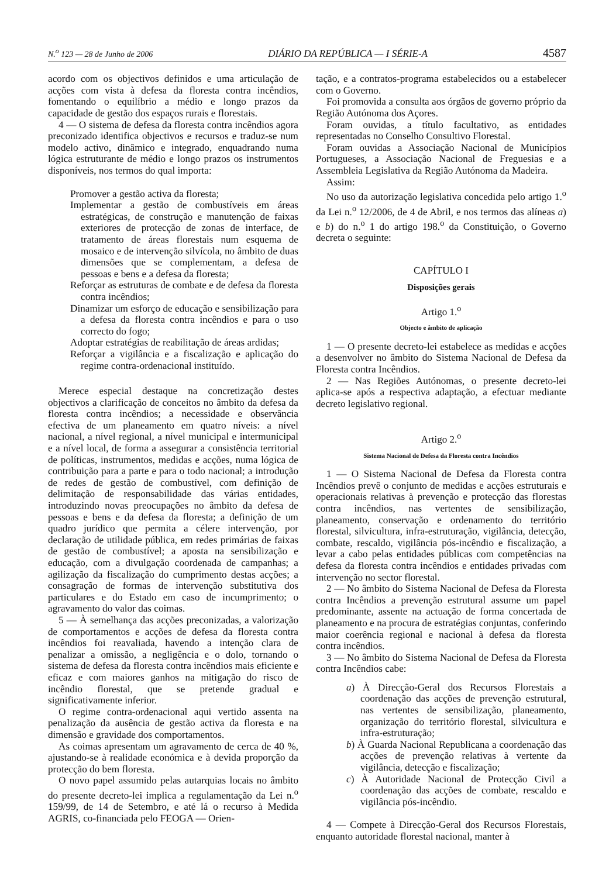N.<sup>o</sup> 123 — 28 de Junho de 2006 DIÁRIO DA REPÚBLICA — I SÉRIE-A 4587
acordo com os objectivos definidos e uma articulação de acções com vista à defesa da floresta contra incêndios, fomentando o equilíbrio a médio e longo prazos da capacidade de gestão dos espaços rurais e florestais.
4 — O sistema de defesa da floresta contra incêndios agora preconizado identifica objectivos e recursos e traduz-se num modelo activo, dinâmico e integrado, enquadrando numa lógica estruturante de médio e longo prazos os instrumentos disponíveis, nos termos do qual importa:
Promover a gestão activa da floresta;
Implementar a gestão de combustíveis em áreas estratégicas, de construção e manutenção de faixas exteriores de protecção de zonas de interface, de tratamento de áreas florestais num esquema de mosaico e de intervenção silvícola, no âmbito de duas dimensões que se complementam, a defesa de pessoas e bens e a defesa da floresta;
Reforçar as estruturas de combate e de defesa da floresta contra incêndios;
Dinamizar um esforço de educação e sensibilização para a defesa da floresta contra incêndios e para o uso correcto do fogo;
Adoptar estratégias de reabilitação de áreas ardidas;
Reforçar a vigilância e a fiscalização e aplicação do regime contra-ordenacional instituído.
Merece especial destaque na concretização destes objectivos a clarificação de conceitos no âmbito da defesa da floresta contra incêndios; a necessidade e observância efectiva de um planeamento em quatro níveis: a nível nacional, a nível regional, a nível municipal e intermunicipal e a nível local, de forma a assegurar a consistência territorial de políticas, instrumentos, medidas e acções, numa lógica de contribuição para a parte e para o todo nacional; a introdução de redes de gestão de combustível, com definição de delimitação de responsabilidade das várias entidades, introduzindo novas preocupações no âmbito da defesa de pessoas e bens e da defesa da floresta; a definição de um quadro jurídico que permita a célere intervenção, por declaração de utilidade pública, em redes primárias de faixas de gestão de combustível; a aposta na sensibilização e educação, com a divulgação coordenada de campanhas; a agilização da fiscalização do cumprimento destas acções; a consagração de formas de intervenção substitutiva dos particulares e do Estado em caso de incumprimento; o agravamento do valor das coimas.
5 — À semelhança das acções preconizadas, a valorização de comportamentos e acções de defesa da floresta contra incêndios foi reavaliada, havendo a intenção clara de penalizar a omissão, a negligência e o dolo, tornando o sistema de defesa da floresta contra incêndios mais eficiente e eficaz e com maiores ganhos na mitigação do risco de incêndio florestal, que se pretende gradual e significativamente inferior.
O regime contra-ordenacional aqui vertido assenta na penalização da ausência de gestão activa da floresta e na dimensão e gravidade dos comportamentos.
As coimas apresentam um agravamento de cerca de 40 %, ajustando-se à realidade económica e à devida proporção da protecção do bem floresta.
O novo papel assumido pelas autarquias locais no âmbito do presente decreto-lei implica a regulamentação da Lei n.<sup>o</sup> 159/99, de 14 de Setembro, e até lá o recurso à Medida AGRIS, co-financiada pelo FEOGA — Orien-
tação, e a contratos-programa estabelecidos ou a estabelecer com o Governo.
Foi promovida a consulta aos órgãos de governo próprio da Região Autónoma dos Açores.
Foram ouvidas, a título facultativo, as entidades representadas no Conselho Consultivo Florestal.
Foram ouvidas a Associação Nacional de Municípios Portugueses, a Associação Nacional de Freguesias e a Assembleia Legislativa da Região Autónoma da Madeira.
Assim:
No uso da autorização legislativa concedida pelo artigo 1.<sup>o</sup> da Lei n.<sup>o</sup> 12/2006, de 4 de Abril, e nos termos das alíneas a) e b) do n.<sup>o</sup> 1 do artigo 198.<sup>o</sup> da Constituição, o Governo decreta o seguinte:
CAPÍTULO I
Disposições gerais
Artigo 1.<sup>o</sup>
Objecto e âmbito de aplicação
1 — O presente decreto-lei estabelece as medidas e acções a desenvolver no âmbito do Sistema Nacional de Defesa da Floresta contra Incêndios.
2 — Nas Regiões Autónomas, o presente decreto-lei aplica-se após a respectiva adaptação, a efectuar mediante decreto legislativo regional.
Artigo 2.<sup>o</sup>
Sistema Nacional de Defesa da Floresta contra Incêndios
1 — O Sistema Nacional de Defesa da Floresta contra Incêndios prevê o conjunto de medidas e acções estruturais e operacionais relativas à prevenção e protecção das florestas contra incêndios, nas vertentes de sensibilização, planeamento, conservação e ordenamento do território florestal, silvicultura, infra-estruturação, vigilância, detecção, combate, rescaldo, vigilância pós-incêndio e fiscalização, a levar a cabo pelas entidades públicas com competências na defesa da floresta contra incêndios e entidades privadas com intervenção no sector florestal.
2 — No âmbito do Sistema Nacional de Defesa da Floresta contra Incêndios a prevenção estrutural assume um papel predominante, assente na actuação de forma concertada de planeamento e na procura de estratégias conjuntas, conferindo maior coerência regional e nacional à defesa da floresta contra incêndios.
3 — No âmbito do Sistema Nacional de Defesa da Floresta contra Incêndios cabe:
a) À Direcção-Geral dos Recursos Florestais a coordenação das acções de prevenção estrutural, nas vertentes de sensibilização, planeamento, organização do território florestal, silvicultura e infra-estruturação;
b) À Guarda Nacional Republicana a coordenação das acções de prevenção relativas à vertente da vigilância, detecção e fiscalização;
c) À Autoridade Nacional de Protecção Civil a coordenação das acções de combate, rescaldo e vigilância pós-incêndio.
4 — Compete à Direcção-Geral dos Recursos Florestais, enquanto autoridade florestal nacional, manter à